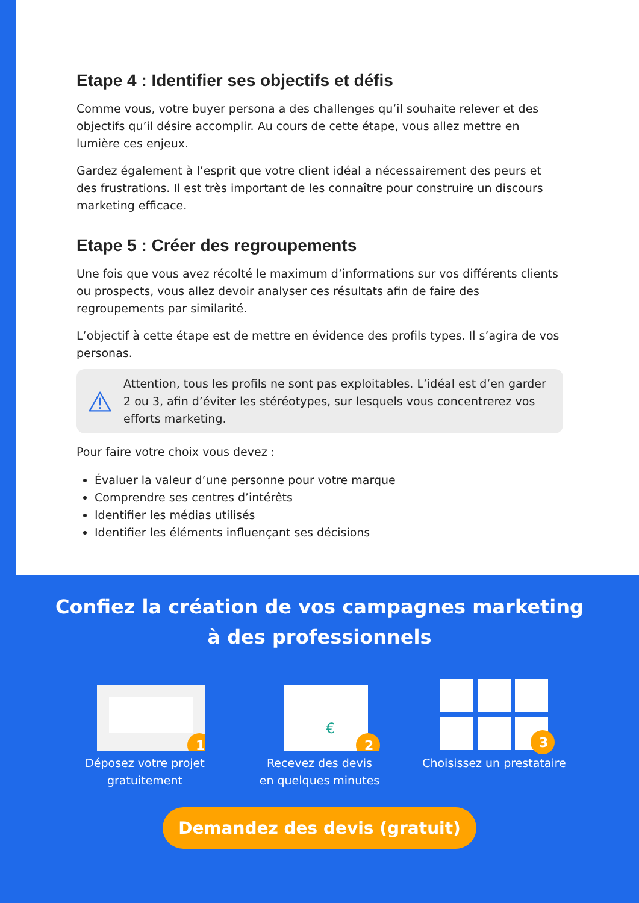Etape 4 : Identifier ses objectifs et défis
Comme vous, votre buyer persona a des challenges qu’il souhaite relever et des objectifs qu’il désire accomplir. Au cours de cette étape, vous allez mettre en lumière ces enjeux.
Gardez également à l’esprit que votre client idéal a nécessairement des peurs et des frustrations. Il est très important de les connaître pour construire un discours marketing efficace.
Etape 5 : Créer des regroupements
Une fois que vous avez récolté le maximum d’informations sur vos différents clients ou prospects, vous allez devoir analyser ces résultats afin de faire des regroupements par similarité.
L’objectif à cette étape est de mettre en évidence des profils types. Il s’agira de vos personas.
Attention, tous les profils ne sont pas exploitables. L’idéal est d’en garder 2 ou 3, afin d’éviter les stéréotypes, sur lesquels vous concentrerez vos efforts marketing.
Pour faire votre choix vous devez :
Évaluer la valeur d’une personne pour votre marque
Comprendre ses centres d’intérêts
Identifier les médias utilisés
Identifier les éléments influençant ses décisions
Confiez la création de vos campagnes marketing
à des professionnels
1
Déposez votre projet gratuitement
€
2
Recevez des devis
en quelques minutes
3
Choisissez un prestataire
Demandez des devis (gratuit)